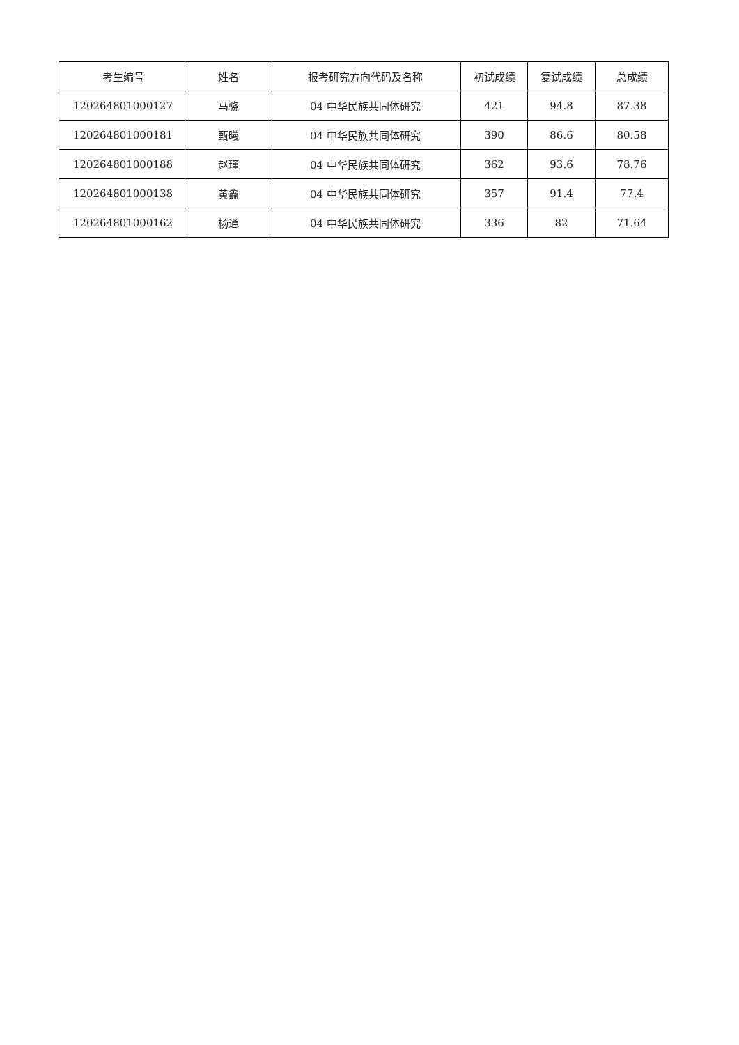| 考生编号 | 姓名 | 报考研究方向代码及名称 | 初试成绩 | 复试成绩 | 总成绩 |
| --- | --- | --- | --- | --- | --- |
| 120264801000127 | 马骁 | 04 中华民族共同体研究 | 421 | 94.8 | 87.38 |
| 120264801000181 | 甄曦 | 04 中华民族共同体研究 | 390 | 86.6 | 80.58 |
| 120264801000188 | 赵瑾 | 04 中华民族共同体研究 | 362 | 93.6 | 78.76 |
| 120264801000138 | 黄鑫 | 04 中华民族共同体研究 | 357 | 91.4 | 77.4 |
| 120264801000162 | 杨通 | 04 中华民族共同体研究 | 336 | 82 | 71.64 |